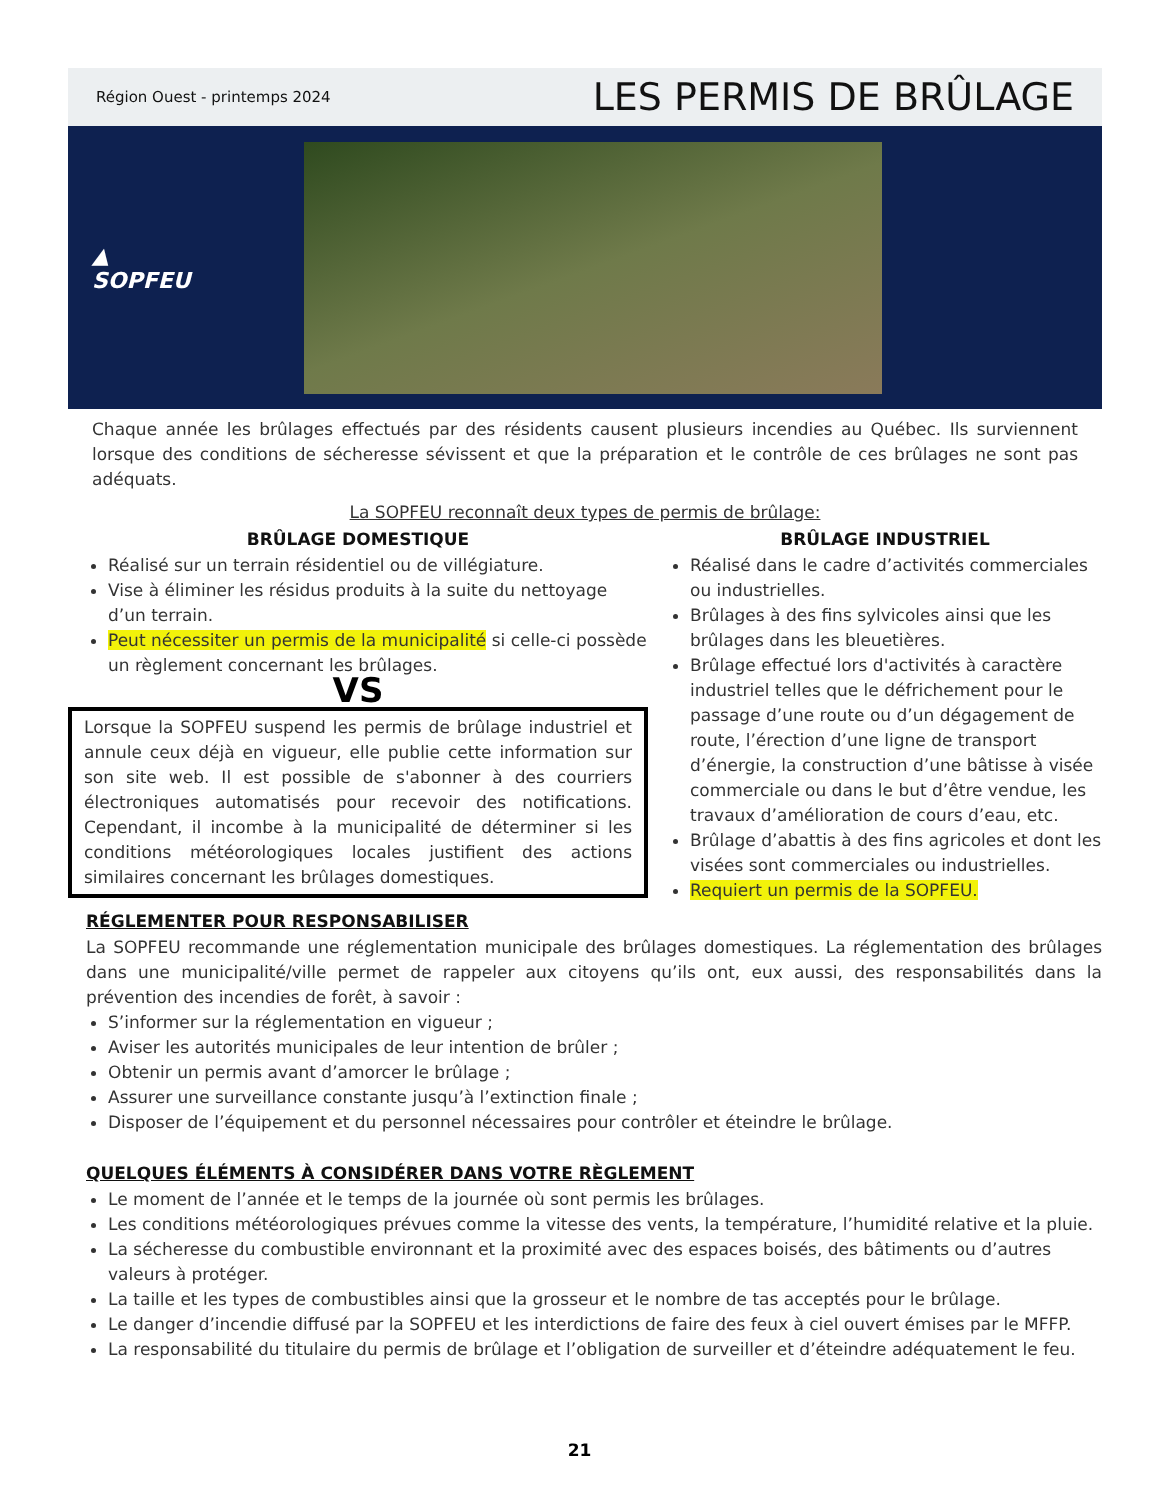Région Ouest - printemps 2024 LES PERMIS DE BRÛLAGE
▲
SOPFEU
Chaque année les brûlages effectués par des résidents causent plusieurs incendies au Québec. Ils surviennent lorsque des conditions de sécheresse sévissent et que la préparation et le contrôle de ces brûlages ne sont pas adéquats.
La SOPFEU reconnaît deux types de permis de brûlage:
BRÛLAGE DOMESTIQUE
Réalisé sur un terrain résidentiel ou de villégiature.
Vise à éliminer les résidus produits à la suite du nettoyage d’un terrain.
Peut nécessiter un permis de la municipalité si celle-ci possède un règlement concernant les brûlages.
VS
Lorsque la SOPFEU suspend les permis de brûlage industriel et annule ceux déjà en vigueur, elle publie cette information sur son site web. Il est possible de s'abonner à des courriers électroniques automatisés pour recevoir des notifications. Cependant, il incombe à la municipalité de déterminer si les conditions météorologiques locales justifient des actions similaires concernant les brûlages domestiques.
BRÛLAGE INDUSTRIEL
Réalisé dans le cadre d’activités commerciales ou industrielles.
Brûlages à des fins sylvicoles ainsi que les brûlages dans les bleuetières.
Brûlage effectué lors d'activités à caractère industriel telles que le défrichement pour le passage d’une route ou d’un dégagement de route, l’érection d’une ligne de transport d’énergie, la construction d’une bâtisse à visée commerciale ou dans le but d’être vendue, les travaux d’amélioration de cours d’eau, etc.
Brûlage d’abattis à des fins agricoles et dont les visées sont commerciales ou industrielles.
Requiert un permis de la SOPFEU.
RÉGLEMENTER POUR RESPONSABILISER
La SOPFEU recommande une réglementation municipale des brûlages domestiques. La réglementation des brûlages dans une municipalité/ville permet de rappeler aux citoyens qu’ils ont, eux aussi, des responsabilités dans la prévention des incendies de forêt, à savoir :
S’informer sur la réglementation en vigueur ;
Aviser les autorités municipales de leur intention de brûler ;
Obtenir un permis avant d’amorcer le brûlage ;
Assurer une surveillance constante jusqu’à l’extinction finale ;
Disposer de l’équipement et du personnel nécessaires pour contrôler et éteindre le brûlage.
QUELQUES ÉLÉMENTS À CONSIDÉRER DANS VOTRE RÈGLEMENT
Le moment de l’année et le temps de la journée où sont permis les brûlages.
Les conditions météorologiques prévues comme la vitesse des vents, la température, l’humidité relative et la pluie.
La sécheresse du combustible environnant et la proximité avec des espaces boisés, des bâtiments ou d’autres valeurs à protéger.
La taille et les types de combustibles ainsi que la grosseur et le nombre de tas acceptés pour le brûlage.
Le danger d’incendie diffusé par la SOPFEU et les interdictions de faire des feux à ciel ouvert émises par le MFFP.
La responsabilité du titulaire du permis de brûlage et l’obligation de surveiller et d’éteindre adéquatement le feu.
21